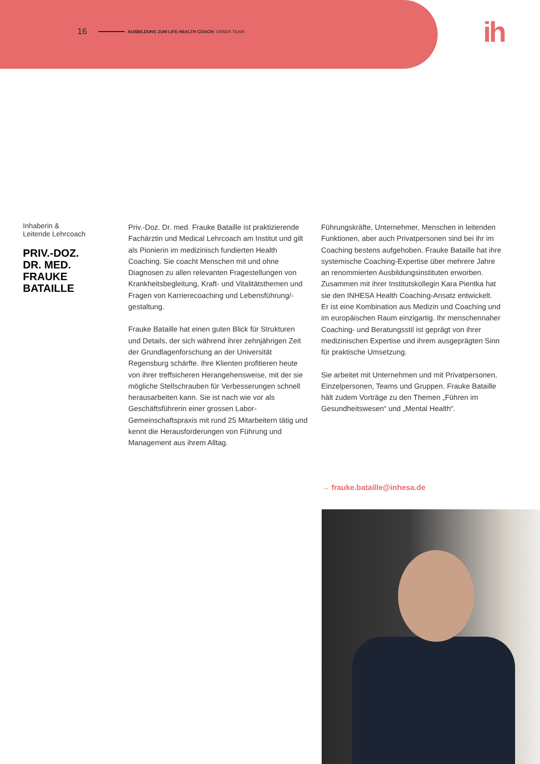16 AUSBILDUNG ZUM LIFE HEALTH COACH: UNSER TEAM
ih
Inhaberin &
Leitende Lehrcoach
PRIV.-DOZ.
DR. MED.
FRAUKE
BATAILLE
Priv.-Doz. Dr. med. Frauke Bataille ist praktizierende Fachärztin und Medical Lehrcoach am Institut und gilt als Pionierin im medizinisch fundierten Health Coaching. Sie coacht Menschen mit und ohne Diagnosen zu allen relevanten Fragestellungen von Krankheitsbegleitung, Kraft- und Vitalitätsthemen und Fragen von Karrierecoaching und Lebensführung/-gestaltung.
Frauke Bataille hat einen guten Blick für Strukturen und Details, der sich während ihrer zehnjährigen Zeit der Grundlagenforschung an der Universität Regensburg schärfte. Ihre Klienten profitieren heute von ihrer treffsicheren Herangehensweise, mit der sie mögliche Stellschrauben für Verbesserungen schnell herausarbeiten kann. Sie ist nach wie vor als Geschäftsführerin einer grossen Labor-Gemeinschaftspraxis mit rund 25 Mitarbeitern tätig und kennt die Herausforderungen von Führung und Management aus ihrem Alltag.
Führungskräfte, Unternehmer, Menschen in leitenden Funktionen, aber auch Privatpersonen sind bei ihr im Coaching bestens aufgehoben. Frauke Bataille hat ihre systemische Coaching-Expertise über mehrere Jahre an renommierten Ausbildungsinstituten erworben. Zusammen mit ihrer Institutskollegin Kara Pientka hat sie den INHESA Health Coaching-Ansatz entwickelt. Er ist eine Kombination aus Medizin und Coaching und im europäischen Raum einzigartig. Ihr menschennaher Coaching- und Beratungsstil ist geprägt von ihrer medizinischen Expertise und ihrem ausgeprägten Sinn für praktische Umsetzung.
Sie arbeitet mit Unternehmen und mit Privatpersonen, Einzelpersonen, Teams und Gruppen. Frauke Bataille hält zudem Vorträge zu den Themen „Führen im Gesundheitswesen“ und „Mental Health“.
→ frauke.bataille@inhesa.de